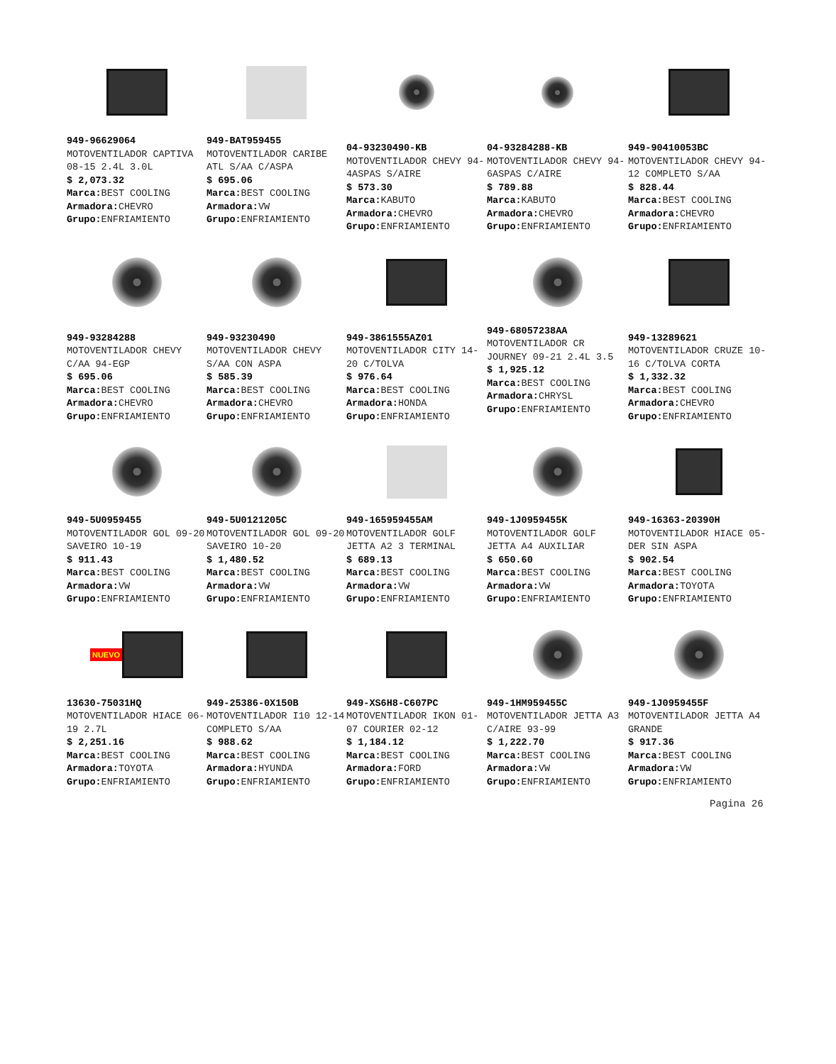949-96629064
MOTOVENTILADOR CAPTIVA 08-15 2.4L 3.0L
$ 2,073.32
Marca: BEST COOLING
Armadora: CHEVRO
Grupo: ENFRIAMIENTO
949-BAT959455
MOTOVENTILADOR CARIBE ATL S/AA C/ASPA
$ 695.06
Marca: BEST COOLING
Armadora: VW
Grupo: ENFRIAMIENTO
04-93230490-KB
MOTOVENTILADOR CHEVY 94- 4ASPAS S/AIRE
$ 573.30
Marca: KABUTO
Armadora: CHEVRO
Grupo: ENFRIAMIENTO
04-93284288-KB
MOTOVENTILADOR CHEVY 94- 6ASPAS C/AIRE
$ 789.88
Marca: KABUTO
Armadora: CHEVRO
Grupo: ENFRIAMIENTO
949-90410053BC
MOTOVENTILADOR CHEVY 94-12 COMPLETO S/AA
$ 828.44
Marca: BEST COOLING
Armadora: CHEVRO
Grupo: ENFRIAMIENTO
949-93284288
MOTOVENTILADOR CHEVY C/AA 94-EGP
$ 695.06
Marca: BEST COOLING
Armadora: CHEVRO
Grupo: ENFRIAMIENTO
949-93230490
MOTOVENTILADOR CHEVY S/AA CON ASPA
$ 585.39
Marca: BEST COOLING
Armadora: CHEVRO
Grupo: ENFRIAMIENTO
949-3861555AZ01
MOTOVENTILADOR CITY 14-20 C/TOLVA
$ 976.64
Marca: BEST COOLING
Armadora: HONDA
Grupo: ENFRIAMIENTO
949-68057238AA
MOTOVENTILADOR CR JOURNEY 09-21 2.4L 3.5
$ 1,925.12
Marca: BEST COOLING
Armadora: CHRYSL
Grupo: ENFRIAMIENTO
949-13289621
MOTOVENTILADOR CRUZE 10-16 C/TOLVA CORTA
$ 1,332.32
Marca: BEST COOLING
Armadora: CHEVRO
Grupo: ENFRIAMIENTO
949-5U0959455
MOTOVENTILADOR GOL 09-20 SAVEIRO 10-19
$ 911.43
Marca: BEST COOLING
Armadora: VW
Grupo: ENFRIAMIENTO
949-5U0121205C
MOTOVENTILADOR GOL 09-20 SAVEIRO 10-20
$ 1,480.52
Marca: BEST COOLING
Armadora: VW
Grupo: ENFRIAMIENTO
949-165959455AM
MOTOVENTILADOR GOLF JETTA A2 3 TERMINAL
$ 689.13
Marca: BEST COOLING
Armadora: VW
Grupo: ENFRIAMIENTO
949-1J0959455K
MOTOVENTILADOR GOLF JETTA A4 AUXILIAR
$ 650.60
Marca: BEST COOLING
Armadora: VW
Grupo: ENFRIAMIENTO
949-16363-20390H
MOTOVENTILADOR HIACE 05- DER SIN ASPA
$ 902.54
Marca: BEST COOLING
Armadora: TOYOTA
Grupo: ENFRIAMIENTO
NUEVO
13630-75031HQ
MOTOVENTILADOR HIACE 06-19 2.7L
$ 2,251.16
Marca: BEST COOLING
Armadora: TOYOTA
Grupo: ENFRIAMIENTO
949-25386-0X150B
MOTOVENTILADOR I10 12-14 COMPLETO S/AA
$ 988.62
Marca: BEST COOLING
Armadora: HYUNDA
Grupo: ENFRIAMIENTO
949-XS6H8-C607PC
MOTOVENTILADOR IKON 01-07 COURIER 02-12
$ 1,184.12
Marca: BEST COOLING
Armadora: FORD
Grupo: ENFRIAMIENTO
949-1HM959455C
MOTOVENTILADOR JETTA A3 C/AIRE 93-99
$ 1,222.70
Marca: BEST COOLING
Armadora: VW
Grupo: ENFRIAMIENTO
949-1J0959455F
MOTOVENTILADOR JETTA A4 GRANDE
$ 917.36
Marca: BEST COOLING
Armadora: VW
Grupo: ENFRIAMIENTO
Pagina 26